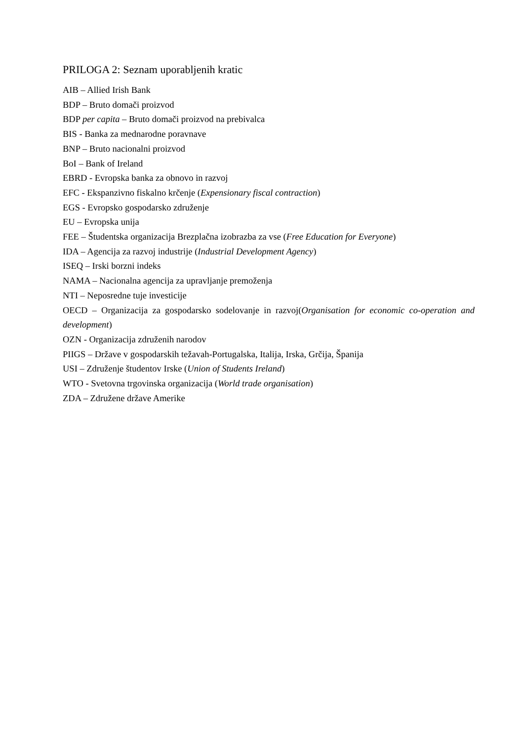PRILOGA 2: Seznam uporabljenih kratic
AIB – Allied Irish Bank
BDP – Bruto domači proizvod
BDP per capita – Bruto domači proizvod na prebivalca
BIS - Banka za mednarodne poravnave
BNP – Bruto nacionalni proizvod
BoI – Bank of Ireland
EBRD - Evropska banka za obnovo in razvoj
EFC - Ekspanzivno fiskalno krčenje (Expensionary fiscal contraction)
EGS - Evropsko gospodarsko združenje
EU – Evropska unija
FEE – Študentska organizacija Brezplačna izobrazba za vse (Free Education for Everyone)
IDA – Agencija za razvoj industrije (Industrial Development Agency)
ISEQ – Irski borzni indeks
NAMA – Nacionalna agencija za upravljanje premoženja
NTI – Neposredne tuje investicije
OECD – Organizacija za gospodarsko sodelovanje in razvoj(Organisation for economic co-operation and development)
OZN - Organizacija združenih narodov
PIIGS – Države v gospodarskih težavah-Portugalska, Italija, Irska, Grčija, Španija
USI – Združenje študentov Irske (Union of Students Ireland)
WTO - Svetovna trgovinska organizacija (World trade organisation)
ZDA – Združene države Amerike